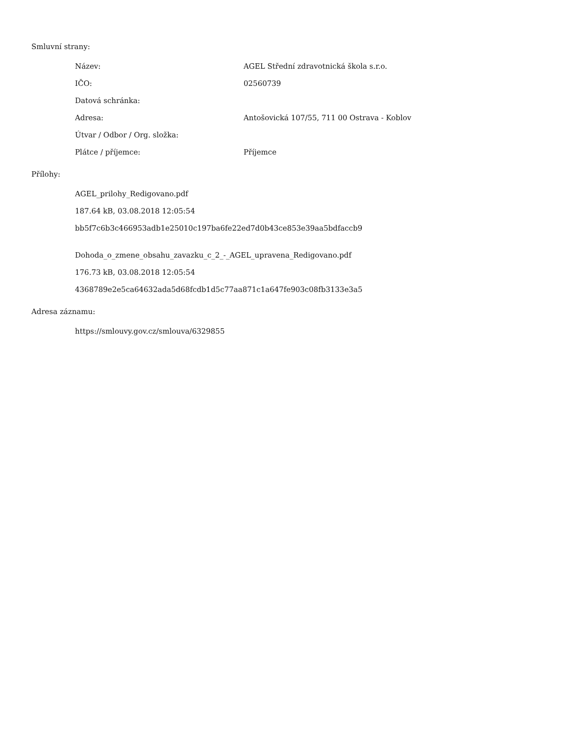Smluvní strany:
| Název: | AGEL Střední zdravotnická škola s.r.o. |
| IČO: | 02560739 |
| Datová schránka: | |
| Adresa: | Antošovická 107/55, 711 00 Ostrava - Koblov |
| Útvar / Odbor / Org. složka: | |
| Plátce / příjemce: | Příjemce |
Přílohy:
AGEL_prilohy_Redigovano.pdf
187.64 kB, 03.08.2018 12:05:54
bb5f7c6b3c466953adb1e25010c197ba6fe22ed7d0b43ce853e39aa5bdfaccb9
Dohoda_o_zmene_obsahu_zavazku_c_2_-_AGEL_upravena_Redigovano.pdf
176.73 kB, 03.08.2018 12:05:54
4368789e2e5ca64632ada5d68fcdb1d5c77aa871c1a647fe903c08fb3133e3a5
Adresa záznamu:
https://smlouvy.gov.cz/smlouva/6329855